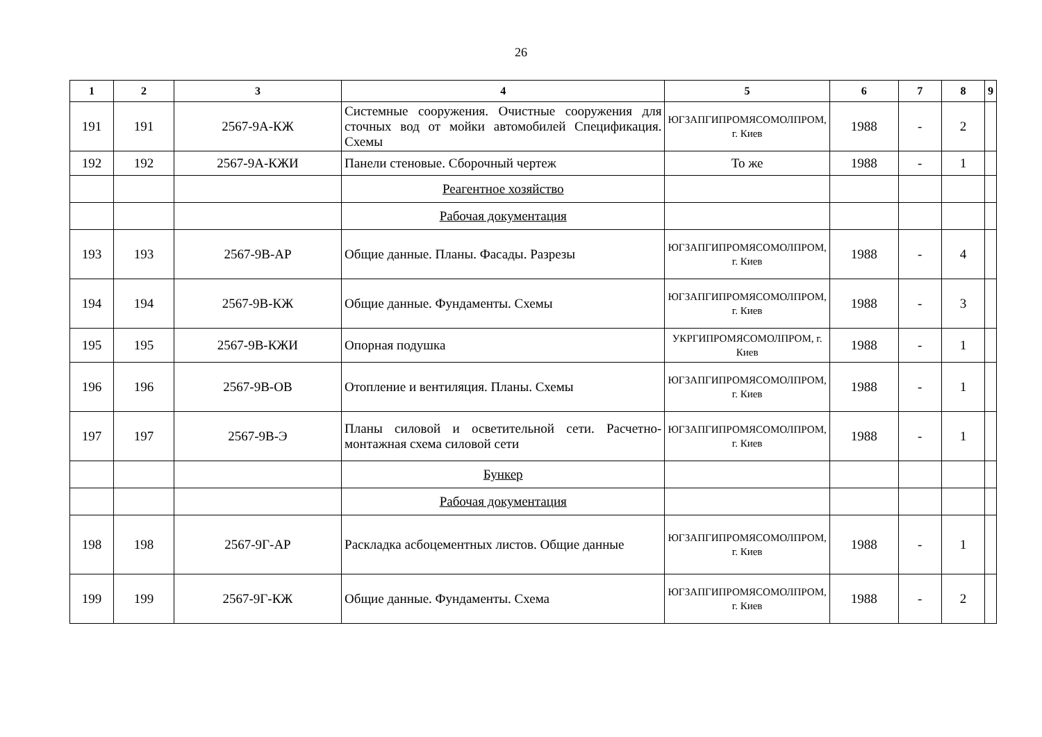26
| 1 | 2 | 3 | 4 | 5 | 6 | 7 | 8 | 9 |
| --- | --- | --- | --- | --- | --- | --- | --- | --- |
| 191 | 191 | 2567-9А-КЖ | Системные сооружения. Очистные сооружения для сточных вод от мойки автомобилей Спецификация. Схемы | ЮГЗАПГИПРОМЯСОМОЛПРОМ, г. Киев | 1988 | - | 2 | |
| 192 | 192 | 2567-9А-КЖИ | Панели стеновые. Сборочный чертеж | То же | 1988 | - | 1 | |
| | | | Реагентное хозяйство | | | | | |
| | | | Рабочая документация | | | | | |
| 193 | 193 | 2567-9В-АР | Общие данные. Планы. Фасады. Разрезы | ЮГЗАПГИПРОМЯСОМОЛПРОМ, г. Киев | 1988 | - | 4 | |
| 194 | 194 | 2567-9В-КЖ | Общие данные. Фундаменты. Схемы | ЮГЗАПГИПРОМЯСОМОЛПРОМ, г. Киев | 1988 | - | 3 | |
| 195 | 195 | 2567-9В-КЖИ | Опорная подушка | УКРГИПРОМЯСОМОЛПРОМ, г. Киев | 1988 | - | 1 | |
| 196 | 196 | 2567-9В-ОВ | Отопление и вентиляция. Планы. Схемы | ЮГЗАПГИПРОМЯСОМОЛПРОМ, г. Киев | 1988 | - | 1 | |
| 197 | 197 | 2567-9В-Э | Планы силовой и осветительной сети. Расчетно-монтажная схема силовой сети | ЮГЗАПГИПРОМЯСОМОЛПРОМ, г. Киев | 1988 | - | 1 | |
| | | | Бункер | | | | | |
| | | | Рабочая документация | | | | | |
| 198 | 198 | 2567-9Г-АР | Раскладка асбоцементных листов. Общие данные | ЮГЗАПГИПРОМЯСОМОЛПРОМ, г. Киев | 1988 | - | 1 | |
| 199 | 199 | 2567-9Г-КЖ | Общие данные. Фундаменты. Схема | ЮГЗАПГИПРОМЯСОМОЛПРОМ, г. Киев | 1988 | - | 2 | |